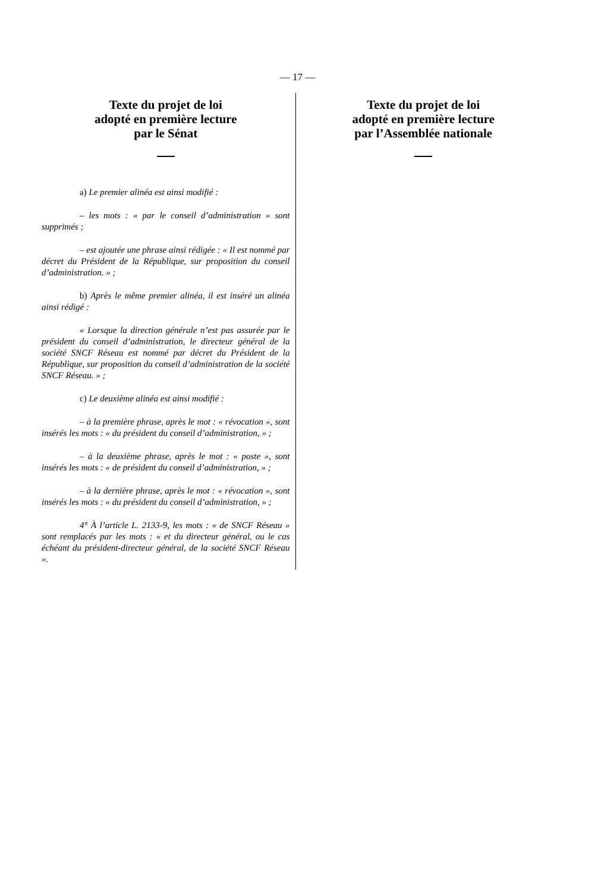— 17 —
Texte du projet de loi
adopté en première lecture
par le Sénat
a) Le premier alinéa est ainsi modifié :
– les mots : « par le conseil d’administration » sont supprimés ;
– est ajoutée une phrase ainsi rédigée : « Il est nommé par décret du Président de la République, sur proposition du conseil d’administration. » ;
b) Après le même premier alinéa, il est inséré un alinéa ainsi rédigé :
« Lorsque la direction générale n’est pas assurée par le président du conseil d’administration, le directeur général de la société SNCF Réseau est nommé par décret du Président de la République, sur proposition du conseil d’administration de la société SNCF Réseau. » ;
c) Le deuxième alinéa est ainsi modifié :
– à la première phrase, après le mot : « révocation », sont insérés les mots : « du président du conseil d’administration, » ;
– à la deuxième phrase, après le mot : « poste », sont insérés les mots : « de président du conseil d’administration, » ;
– à la dernière phrase, après le mot : « révocation », sont insérés les mots : « du président du conseil d’administration, » ;
4° À l’article L. 2133-9, les mots : « de SNCF Réseau » sont remplacés par les mots : « et du directeur général, ou le cas échéant du président-directeur général, de la société SNCF Réseau ».
Texte du projet de loi
adopté en première lecture
par l’Assemblée nationale